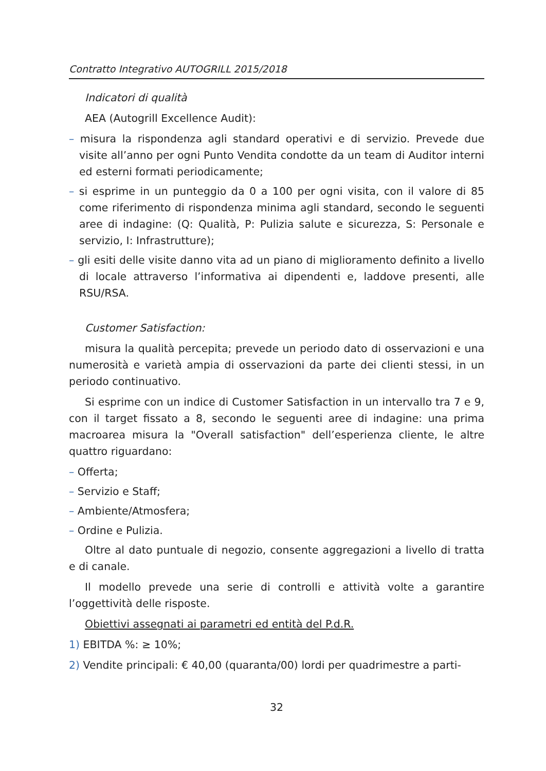Contratto Integrativo AUTOGRILL 2015/2018
Indicatori di qualità
AEA (Autogrill Excellence Audit):
– misura la rispondenza agli standard operativi e di servizio. Prevede due visite all’anno per ogni Punto Vendita condotte da un team di Auditor interni ed esterni formati periodicamente;
– si esprime in un punteggio da 0 a 100 per ogni visita, con il valore di 85 come riferimento di rispondenza minima agli standard, secondo le seguenti aree di indagine: (Q: Qualità, P: Pulizia salute e sicurezza, S: Personale e servizio, I: Infrastrutture);
– gli esiti delle visite danno vita ad un piano di miglioramento definito a livello di locale attraverso l’informativa ai dipendenti e, laddove presenti, alle RSU/RSA.
Customer Satisfaction:
misura la qualità percepita; prevede un periodo dato di osservazioni e una numerosità e varietà ampia di osservazioni da parte dei clienti stessi, in un periodo continuativo.
Si esprime con un indice di Customer Satisfaction in un intervallo tra 7 e 9, con il target fissato a 8, secondo le seguenti aree di indagine: una prima macroarea misura la "Overall satisfaction" dell’esperienza cliente, le altre quattro riguardano:
– Offerta;
– Servizio e Staff;
– Ambiente/Atmosfera;
– Ordine e Pulizia.
Oltre al dato puntuale di negozio, consente aggregazioni a livello di tratta e di canale.
Il modello prevede una serie di controlli e attività volte a garantire l’oggettività delle risposte.
Obiettivi assegnati ai parametri ed entità del P.d.R.
1) EBITDA %: ≥ 10%;
2) Vendite principali: € 40,00 (quaranta/00) lordi per quadrimestre a parti-
32